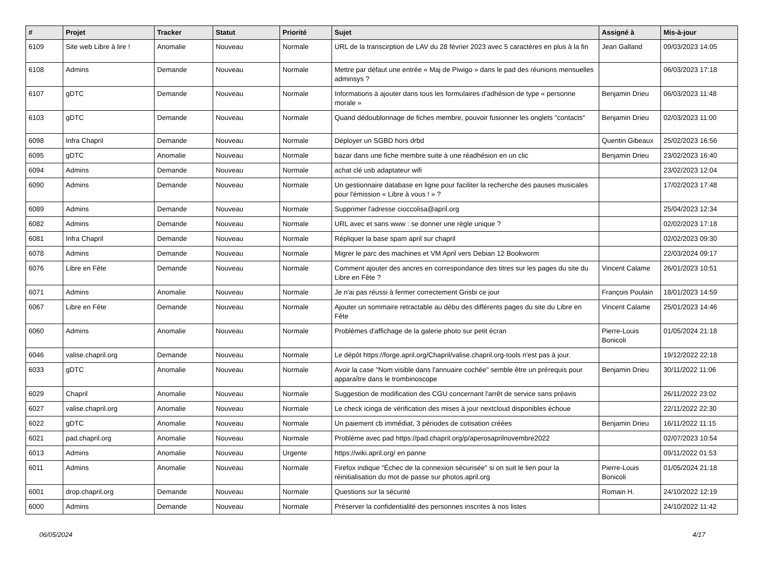| # | Projet | Tracker | Statut | Priorité | Sujet | Assigné à | Mis-à-jour |
| --- | --- | --- | --- | --- | --- | --- | --- |
| 6109 | Site web Libre à lire ! | Anomalie | Nouveau | Normale | URL de la transcirption de LAV du 28 février 2023 avec 5 caractères en plus à la fin | Jean Galland | 09/03/2023 14:05 |
| 6108 | Admins | Demande | Nouveau | Normale | Mettre par défaut une entrée « Maj de Piwigo » dans le pad des réunions mensuelles adminsys ? | | 06/03/2023 17:18 |
| 6107 | gDTC | Demande | Nouveau | Normale | Informations à ajouter dans tous les formulaires d'adhésion de type « personne morale » | Benjamin Drieu | 06/03/2023 11:48 |
| 6103 | gDTC | Demande | Nouveau | Normale | Quand dédoublonnage de fiches membre, pouvoir fusionner les onglets "contacts" | Benjamin Drieu | 02/03/2023 11:00 |
| 6098 | Infra Chapril | Demande | Nouveau | Normale | Déployer un SGBD hors drbd | Quentin Gibeaux | 25/02/2023 16:56 |
| 6095 | gDTC | Anomalie | Nouveau | Normale | bazar dans une fiche membre suite à une réadhésion en un clic | Benjamin Drieu | 23/02/2023 16:40 |
| 6094 | Admins | Demande | Nouveau | Normale | achat clé usb adaptateur wifi | | 23/02/2023 12:04 |
| 6090 | Admins | Demande | Nouveau | Normale | Un gestionnaire database en ligne pour faciliter la recherche des pauses musicales pour l'émission « Libre à vous ! » ? | | 17/02/2023 17:48 |
| 6089 | Admins | Demande | Nouveau | Normale | Supprimer l'adresse cioccolisa@april.org | | 25/04/2023 12:34 |
| 6082 | Admins | Demande | Nouveau | Normale | URL avec et sans www : se donner une règle unique ? | | 02/02/2023 17:18 |
| 6081 | Infra Chapril | Demande | Nouveau | Normale | Répliquer la base spam april sur chapril | | 02/02/2023 09:30 |
| 6078 | Admins | Demande | Nouveau | Normale | Migrer le parc des machines et VM April vers Debian 12 Bookworm | | 22/03/2024 09:17 |
| 6076 | Libre en Fête | Demande | Nouveau | Normale | Comment ajouter des ancres en correspondance des titres sur les pages du site du Libre en Fête ? | Vincent Calame | 26/01/2023 10:51 |
| 6071 | Admins | Anomalie | Nouveau | Normale | Je n'ai pas réussi à fermer correctement Grisbi ce jour | François Poulain | 18/01/2023 14:59 |
| 6067 | Libre en Fête | Demande | Nouveau | Normale | Ajouter un sommaire retractable au débu des différents pages du site du Libre en Fête | Vincent Calame | 25/01/2023 14:46 |
| 6060 | Admins | Anomalie | Nouveau | Normale | Problèmes d'affichage de la galerie photo sur petit écran | Pierre-Louis Bonicoli | 01/05/2024 21:18 |
| 6046 | valise.chapril.org | Demande | Nouveau | Normale | Le dépôt https://forge.april.org/Chapril/valise.chapril.org-tools n'est pas à jour. | | 19/12/2022 22:18 |
| 6033 | gDTC | Anomalie | Nouveau | Normale | Avoir la case "Nom visible dans l'annuaire cochée" semble être un prérequis pour apparaître dans le trombinoscope | Benjamin Drieu | 30/11/2022 11:06 |
| 6029 | Chapril | Anomalie | Nouveau | Normale | Suggestion de modification des CGU concernant l'arrêt de service sans préavis | | 26/11/2022 23:02 |
| 6027 | valise.chapril.org | Anomalie | Nouveau | Normale | Le check icinga de vérification des mises à jour nextcloud disponibles échoue | | 22/11/2022 22:30 |
| 6022 | gDTC | Anomalie | Nouveau | Normale | Un paiement cb immédiat, 3 périodes de cotisation créées | Benjamin Drieu | 16/11/2022 11:15 |
| 6021 | pad.chapril.org | Anomalie | Nouveau | Normale | Problème avec pad https://pad.chapril.org/p/aperosaprilnovembre2022 | | 02/07/2023 10:54 |
| 6013 | Admins | Anomalie | Nouveau | Urgente | https://wiki.april.org/ en panne | | 09/11/2022 01:53 |
| 6011 | Admins | Anomalie | Nouveau | Normale | Firefox indique "Échec de la connexion sécurisée" si on suit le lien pour la réinitialisation du mot de passe sur photos.april.org | Pierre-Louis Bonicoli | 01/05/2024 21:18 |
| 6001 | drop.chapril.org | Demande | Nouveau | Normale | Questions sur la sécurité | Romain H. | 24/10/2022 12:19 |
| 6000 | Admins | Demande | Nouveau | Normale | Préserver la confidentialité des personnes inscrites à nos listes | | 24/10/2022 11:42 |
06/05/2024 4/17